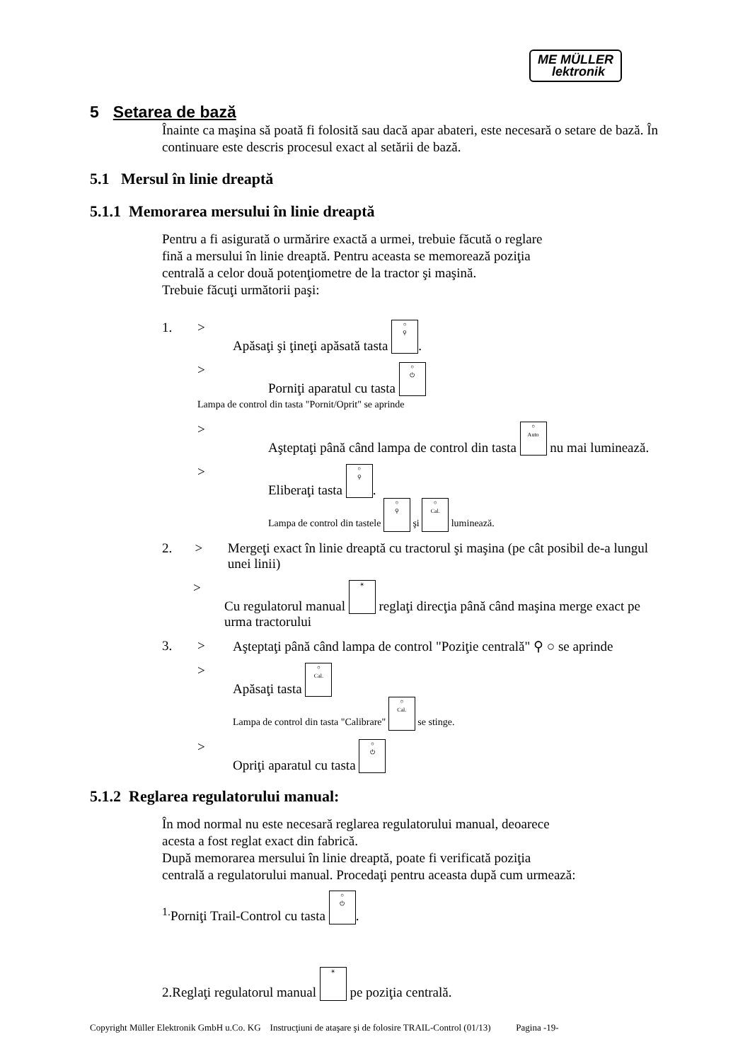ME MÜLLER
lektronik
5 Setarea de bază
Înainte ca maşina să poată fi folosită sau dacă apar abateri, este necesară o setare de bază. În continuare este descris procesul exact al setării de bază.
5.1 Mersul în linie dreaptă
5.1.1 Memorarea mersului în linie dreaptă
Pentru a fi asigurată o urmărire exactă a urmei, trebuie făcută o reglare
fină a mersului în linie dreaptă. Pentru aceasta se memorează poziţia
centrală a celor două potenţiometre de la tractor şi maşină.
Trebuie făcuţi următorii paşi:
1. > Apăsaţi şi ţineţi apăsată tasta ○
⚲.
> Porniţi aparatul cu tasta ○
⏻
Lampa de control din tasta "Pornit/Oprit" se aprinde
> Aşteptaţi până când lampa de control din tasta ○
Auto nu mai luminează.
> Eliberaţi tasta ○
⚲.
Lampa de control din tastele ○
⚲ şi ○
Cal. luminează.
2. > Mergeţi exact în linie dreaptă cu tractorul şi maşina (pe cât posibil de-a lungul unei linii)
> Cu regulatorul manual ☀ reglaţi direcţia până când maşina merge exact pe urma tractorului
3. > Aşteptaţi până când lampa de control "Poziţie centrală" ⚲ ○ se aprinde
> Apăsaţi tasta ○
Cal.
Lampa de control din tasta "Calibrare" ○
Cal. se stinge.
> Opriţi aparatul cu tasta ○
⏻
5.1.2 Reglarea regulatorului manual:
În mod normal nu este necesară reglarea regulatorului manual, deoarece
acesta a fost reglat exact din fabrică.
După memorarea mersului în linie dreaptă, poate fi verificată poziţia
centrală a regulatorului manual. Procedaţi pentru aceasta după cum urmează:
<sup>1.</sup> Porniţi Trail-Control cu tasta ○
⏻.
2.Reglaţi regulatorul manual ☀ pe poziţia centrală.
Copyright Müller Elektronik GmbH u.Co. KG Instrucţiuni de ataşare şi de folosire TRAIL-Control (01/13) Pagina -19-